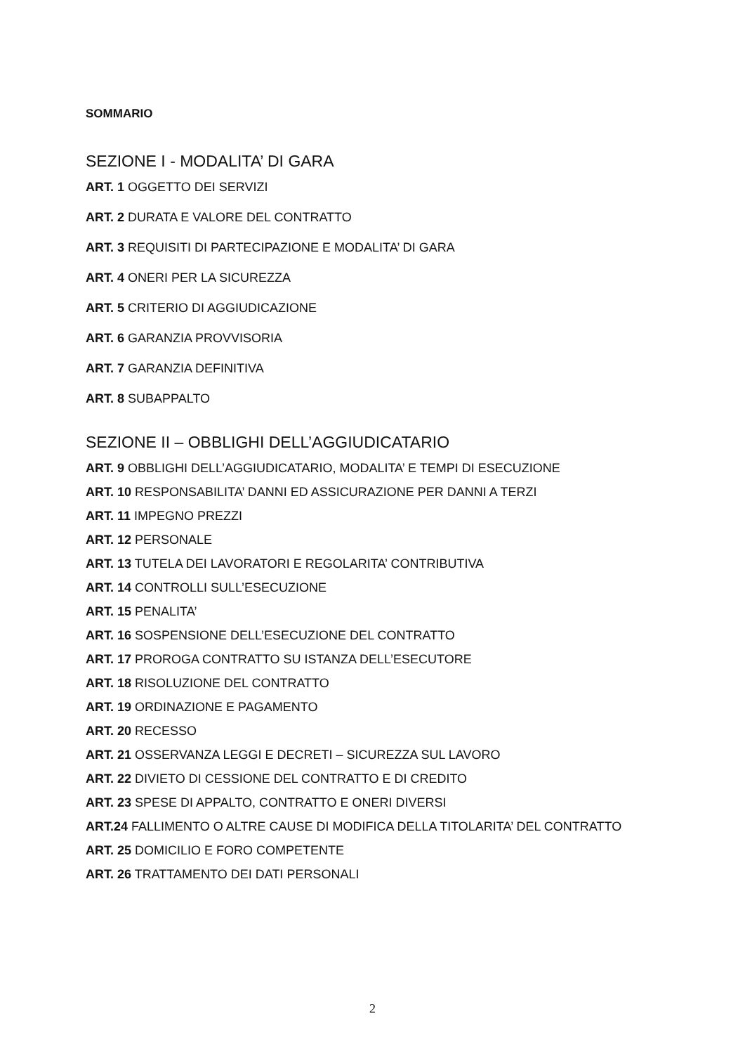SOMMARIO
SEZIONE I - MODALITA’ DI GARA
ART. 1 OGGETTO DEI SERVIZI
ART. 2 DURATA E VALORE DEL CONTRATTO
ART. 3 REQUISITI DI PARTECIPAZIONE E MODALITA’ DI GARA
ART. 4 ONERI PER LA SICUREZZA
ART. 5 CRITERIO DI AGGIUDICAZIONE
ART. 6 GARANZIA PROVVISORIA
ART. 7 GARANZIA DEFINITIVA
ART. 8 SUBAPPALTO
SEZIONE II – OBBLIGHI DELL’AGGIUDICATARIO
ART. 9 OBBLIGHI DELL’AGGIUDICATARIO, MODALITA’ E TEMPI DI ESECUZIONE
ART. 10 RESPONSABILITA’ DANNI ED ASSICURAZIONE PER DANNI A TERZI
ART. 11 IMPEGNO PREZZI
ART. 12 PERSONALE
ART. 13 TUTELA DEI LAVORATORI E REGOLARITA’ CONTRIBUTIVA
ART. 14 CONTROLLI SULL’ESECUZIONE
ART. 15 PENALITA’
ART. 16 SOSPENSIONE DELL’ESECUZIONE DEL CONTRATTO
ART. 17 PROROGA CONTRATTO SU ISTANZA DELL’ESECUTORE
ART. 18 RISOLUZIONE DEL CONTRATTO
ART. 19 ORDINAZIONE E PAGAMENTO
ART. 20 RECESSO
ART. 21 OSSERVANZA LEGGI E DECRETI – SICUREZZA SUL LAVORO
ART. 22 DIVIETO DI CESSIONE DEL CONTRATTO E DI CREDITO
ART. 23 SPESE DI APPALTO, CONTRATTO E ONERI DIVERSI
ART.24 FALLIMENTO O ALTRE CAUSE DI MODIFICA DELLA TITOLARITA’ DEL CONTRATTO
ART. 25 DOMICILIO E FORO COMPETENTE
ART. 26 TRATTAMENTO DEI DATI PERSONALI
2